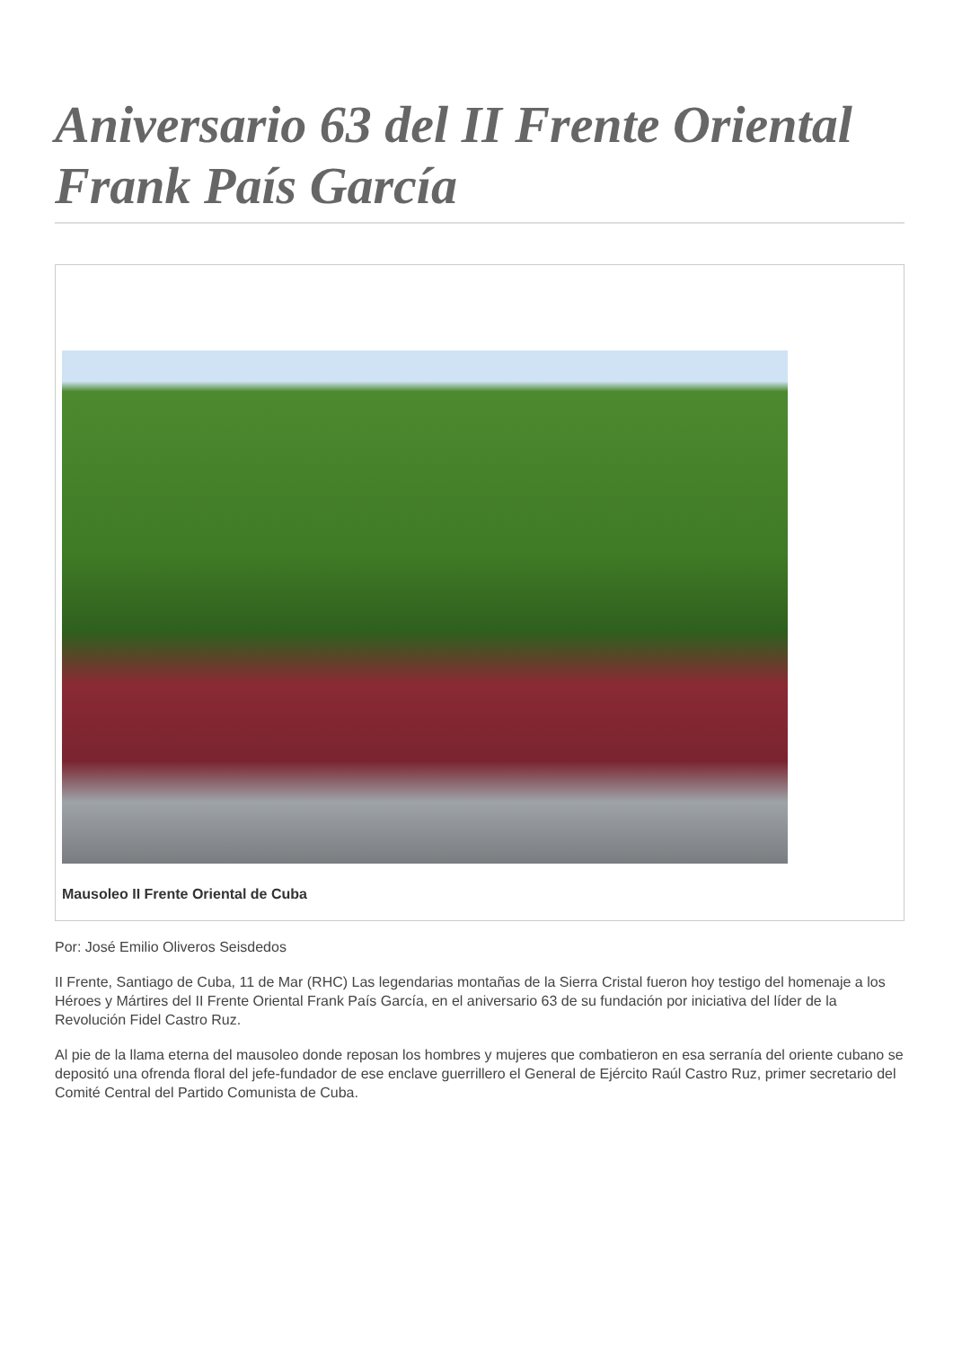Aniversario 63 del II Frente Oriental Frank País García
Mausoleo II Frente Oriental de Cuba
Por: José Emilio Oliveros Seisdedos
II Frente, Santiago de Cuba, 11 de Mar (RHC) Las legendarias montañas de la Sierra Cristal fueron hoy testigo del homenaje a los Héroes y Mártires del II Frente Oriental Frank País García, en el aniversario 63 de su fundación por iniciativa del líder de la Revolución Fidel Castro Ruz.
Al pie de la llama eterna del mausoleo donde reposan los hombres y mujeres que combatieron en esa serranía del oriente cubano se depositó una ofrenda floral del jefe-fundador de ese enclave guerrillero el General de Ejército Raúl Castro Ruz, primer secretario del Comité Central del Partido Comunista de Cuba.